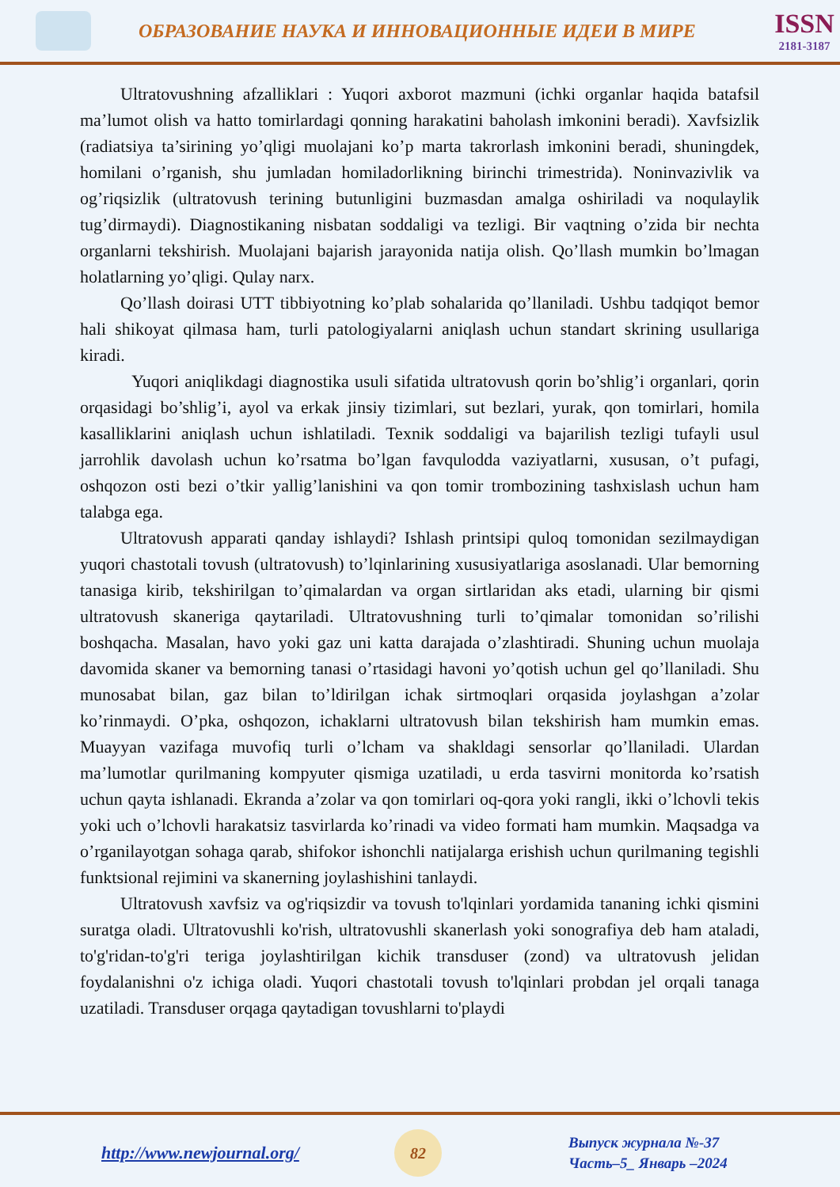ОБРАЗОВАНИЕ НАУКА И ИННОВАЦИОННЫЕ ИДЕИ В МИРЕ
ISSN
2181-3187
Ultratovushning afzalliklari : Yuqori axborot mazmuni (ichki organlar haqida batafsil ma’lumot olish va hatto tomirlardagi qonning harakatini baholash imkonini beradi). Xavfsizlik (radiatsiya ta’sirining yo’qligi muolajani ko’p marta takrorlash imkonini beradi, shuningdek, homilani o’rganish, shu jumladan homiladorlikning birinchi trimestrida). Noninvazivlik va og’riqsizlik (ultratovush terining butunligini buzmasdan amalga oshiriladi va noqulaylik tug’dirmaydi). Diagnostikaning nisbatan soddaligi va tezligi. Bir vaqtning o’zida bir nechta organlarni tekshirish. Muolajani bajarish jarayonida natija olish. Qo’llash mumkin bo’lmagan holatlarning yo’qligi. Qulay narx.
Qo’llash doirasi UTT tibbiyotning ko’plab sohalarida qo’llaniladi. Ushbu tadqiqot bemor hali shikoyat qilmasa ham, turli patologiyalarni aniqlash uchun standart skrining usullariga kiradi.
Yuqori aniqlikdagi diagnostika usuli sifatida ultratovush qorin bo’shlig’i organlari, qorin orqasidagi bo’shlig’i, ayol va erkak jinsiy tizimlari, sut bezlari, yurak, qon tomirlari, homila kasalliklarini aniqlash uchun ishlatiladi. Texnik soddaligi va bajarilish tezligi tufayli usul jarrohlik davolash uchun ko’rsatma bo’lgan favqulodda vaziyatlarni, xususan, o’t pufagi, oshqozon osti bezi o’tkir yallig’lanishini va qon tomir trombozining tashxislash uchun ham talabga ega.
Ultratovush apparati qanday ishlaydi? Ishlash printsipi quloq tomonidan sezilmaydigan yuqori chastotali tovush (ultratovush) to’lqinlarining xususiyatlariga asoslanadi. Ular bemorning tanasiga kirib, tekshirilgan to’qimalardan va organ sirtlaridan aks etadi, ularning bir qismi ultratovush skaneriga qaytariladi. Ultratovushning turli to’qimalar tomonidan so’rilishi boshqacha. Masalan, havo yoki gaz uni katta darajada o’zlashtiradi. Shuning uchun muolaja davomida skaner va bemorning tanasi o’rtasidagi havoni yo’qotish uchun gel qo’llaniladi. Shu munosabat bilan, gaz bilan to’ldirilgan ichak sirtmoqlari orqasida joylashgan a’zolar ko’rinmaydi. O’pka, oshqozon, ichaklarni ultratovush bilan tekshirish ham mumkin emas. Muayyan vazifaga muvofiq turli o’lcham va shakldagi sensorlar qo’llaniladi. Ulardan ma’lumotlar qurilmaning kompyuter qismiga uzatiladi, u erda tasvirni monitorda ko’rsatish uchun qayta ishlanadi. Ekranda a’zolar va qon tomirlari oq-qora yoki rangli, ikki o’lchovli tekis yoki uch o’lchovli harakatsiz tasvirlarda ko’rinadi va video formati ham mumkin. Maqsadga va o’rganilayotgan sohaga qarab, shifokor ishonchli natijalarga erishish uchun qurilmaning tegishli funktsional rejimini va skanerning joylashishini tanlaydi.
Ultratovush xavfsiz va og'riqsizdir va tovush to'lqinlari yordamida tananing ichki qismini suratga oladi. Ultratovushli ko'rish, ultratovushli skanerlash yoki sonografiya deb ham ataladi, to'g'ridan-to'g'ri teriga joylashtirilgan kichik transduser (zond) va ultratovush jelidan foydalanishni o'z ichiga oladi. Yuqori chastotali tovush to'lqinlari probdan jel orqali tanaga uzatiladi. Transduser orqaga qaytadigan tovushlarni to'playdi
http://www.newjournal.org/
82
Выпуск журнала №-37
Часть–5_ Январь –2024